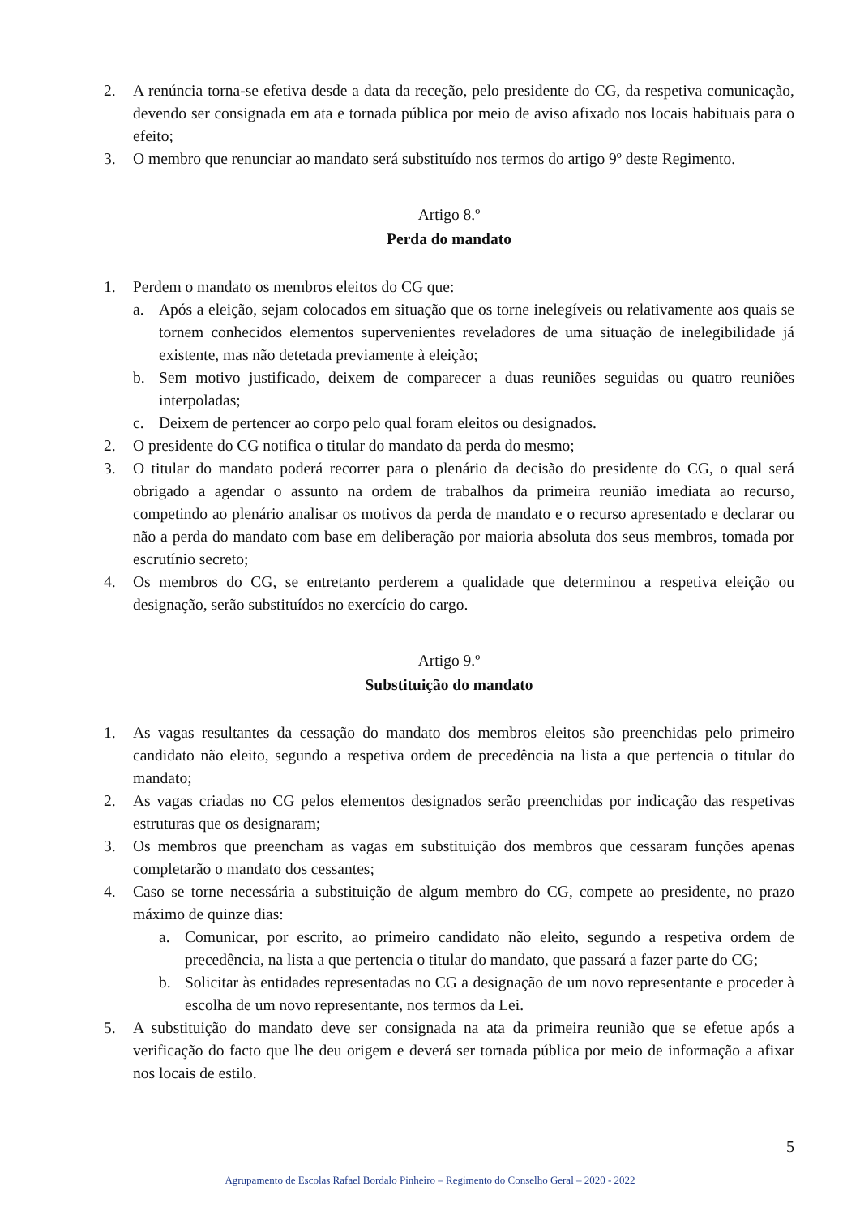2. A renúncia torna-se efetiva desde a data da receção, pelo presidente do CG, da respetiva comunicação, devendo ser consignada em ata e tornada pública por meio de aviso afixado nos locais habituais para o efeito;
3. O membro que renunciar ao mandato será substituído nos termos do artigo 9º deste Regimento.
Artigo 8.º
Perda do mandato
1. Perdem o mandato os membros eleitos do CG que:
a. Após a eleição, sejam colocados em situação que os torne inelegíveis ou relativamente aos quais se tornem conhecidos elementos supervenientes reveladores de uma situação de inelegibilidade já existente, mas não detetada previamente à eleição;
b. Sem motivo justificado, deixem de comparecer a duas reuniões seguidas ou quatro reuniões interpoladas;
c. Deixem de pertencer ao corpo pelo qual foram eleitos ou designados.
2. O presidente do CG notifica o titular do mandato da perda do mesmo;
3. O titular do mandato poderá recorrer para o plenário da decisão do presidente do CG, o qual será obrigado a agendar o assunto na ordem de trabalhos da primeira reunião imediata ao recurso, competindo ao plenário analisar os motivos da perda de mandato e o recurso apresentado e declarar ou não a perda do mandato com base em deliberação por maioria absoluta dos seus membros, tomada por escrutínio secreto;
4. Os membros do CG, se entretanto perderem a qualidade que determinou a respetiva eleição ou designação, serão substituídos no exercício do cargo.
Artigo 9.º
Substituição do mandato
1. As vagas resultantes da cessação do mandato dos membros eleitos são preenchidas pelo primeiro candidato não eleito, segundo a respetiva ordem de precedência na lista a que pertencia o titular do mandato;
2. As vagas criadas no CG pelos elementos designados serão preenchidas por indicação das respetivas estruturas que os designaram;
3. Os membros que preencham as vagas em substituição dos membros que cessaram funções apenas completarão o mandato dos cessantes;
4. Caso se torne necessária a substituição de algum membro do CG, compete ao presidente, no prazo máximo de quinze dias:
a. Comunicar, por escrito, ao primeiro candidato não eleito, segundo a respetiva ordem de precedência, na lista a que pertencia o titular do mandato, que passará a fazer parte do CG;
b. Solicitar às entidades representadas no CG a designação de um novo representante e proceder à escolha de um novo representante, nos termos da Lei.
5. A substituição do mandato deve ser consignada na ata da primeira reunião que se efetue após a verificação do facto que lhe deu origem e deverá ser tornada pública por meio de informação a afixar nos locais de estilo.
5
Agrupamento de Escolas Rafael Bordalo Pinheiro – Regimento do Conselho Geral – 2020 - 2022